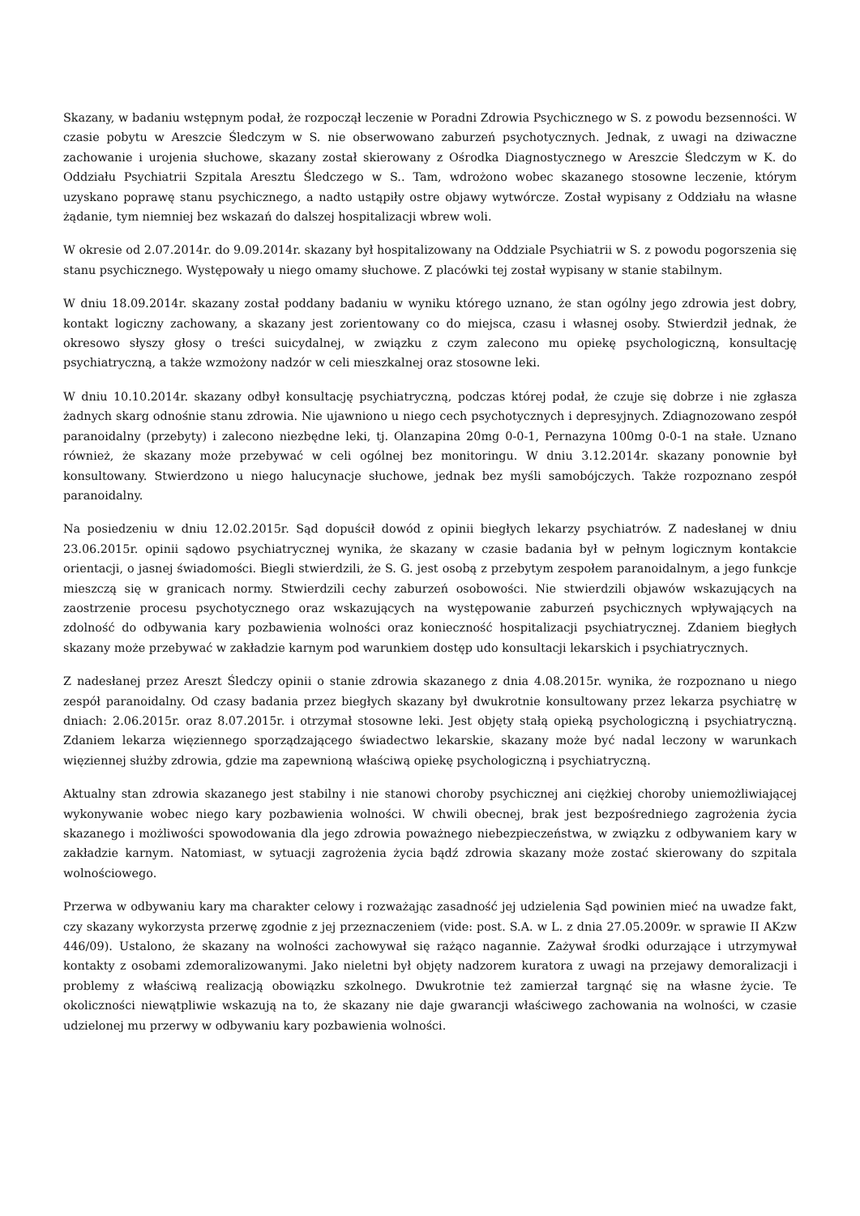Skazany, w badaniu wstępnym podał, że rozpoczął leczenie w Poradni Zdrowia Psychicznego w S. z powodu bezsenności. W czasie pobytu w Areszcie Śledczym w S. nie obserwowano zaburzeń psychotycznych. Jednak, z uwagi na dziwaczne zachowanie i urojenia słuchowe, skazany został skierowany z Ośrodka Diagnostycznego w Areszcie Śledczym w K. do Oddziału Psychiatrii Szpitala Aresztu Śledczego w S.. Tam, wdrożono wobec skazanego stosowne leczenie, którym uzyskano poprawę stanu psychicznego, a nadto ustąpiły ostre objawy wytwórcze. Został wypisany z Oddziału na własne żądanie, tym niemniej bez wskazań do dalszej hospitalizacji wbrew woli.
W okresie od 2.07.2014r. do 9.09.2014r. skazany był hospitalizowany na Oddziale Psychiatrii w S. z powodu pogorszenia się stanu psychicznego. Występowały u niego omamy słuchowe. Z placówki tej został wypisany w stanie stabilnym.
W dniu 18.09.2014r. skazany został poddany badaniu w wyniku którego uznano, że stan ogólny jego zdrowia jest dobry, kontakt logiczny zachowany, a skazany jest zorientowany co do miejsca, czasu i własnej osoby. Stwierdził jednak, że okresowo słyszy głosy o treści suicydalnej, w związku z czym zalecono mu opiekę psychologiczną, konsultację psychiatryczną, a także wzmożony nadzór w celi mieszkalnej oraz stosowne leki.
W dniu 10.10.2014r. skazany odbył konsultację psychiatryczną, podczas której podał, że czuje się dobrze i nie zgłasza żadnych skarg odnośnie stanu zdrowia. Nie ujawniono u niego cech psychotycznych i depresyjnych. Zdiagnozowano zespół paranoidalny (przebyty) i zalecono niezbędne leki, tj. Olanzapina 20mg 0-0-1, Pernazyna 100mg 0-0-1 na stałe. Uznano również, że skazany może przebywać w celi ogólnej bez monitoringu. W dniu 3.12.2014r. skazany ponownie był konsultowany. Stwierdzono u niego halucynacje słuchowe, jednak bez myśli samobójczych. Także rozpoznano zespół paranoidalny.
Na posiedzeniu w dniu 12.02.2015r. Sąd dopuścił dowód z opinii biegłych lekarzy psychiatrów. Z nadesłanej w dniu 23.06.2015r. opinii sądowo psychiatrycznej wynika, że skazany w czasie badania był w pełnym logicznym kontakcie orientacji, o jasnej świadomości. Biegli stwierdzili, że S. G. jest osobą z przebytym zespołem paranoidalnym, a jego funkcje mieszczą się w granicach normy. Stwierdzili cechy zaburzeń osobowości. Nie stwierdzili objawów wskazujących na zaostrzenie procesu psychotycznego oraz wskazujących na występowanie zaburzeń psychicznych wpływających na zdolność do odbywania kary pozbawienia wolności oraz konieczność hospitalizacji psychiatrycznej. Zdaniem biegłych skazany może przebywać w zakładzie karnym pod warunkiem dostęp udo konsultacji lekarskich i psychiatrycznych.
Z nadesłanej przez Areszt Śledczy opinii o stanie zdrowia skazanego z dnia 4.08.2015r. wynika, że rozpoznano u niego zespół paranoidalny. Od czasy badania przez biegłych skazany był dwukrotnie konsultowany przez lekarza psychiatrę w dniach: 2.06.2015r. oraz 8.07.2015r. i otrzymał stosowne leki. Jest objęty stałą opieką psychologiczną i psychiatryczną. Zdaniem lekarza więziennego sporządzającego świadectwo lekarskie, skazany może być nadal leczony w warunkach więziennej służby zdrowia, gdzie ma zapewnioną właściwą opiekę psychologiczną i psychiatryczną.
Aktualny stan zdrowia skazanego jest stabilny i nie stanowi choroby psychicznej ani ciężkiej choroby uniemożliwiającej wykonywanie wobec niego kary pozbawienia wolności. W chwili obecnej, brak jest bezpośredniego zagrożenia życia skazanego i możliwości spowodowania dla jego zdrowia poważnego niebezpieczeństwa, w związku z odbywaniem kary w zakładzie karnym. Natomiast, w sytuacji zagrożenia życia bądź zdrowia skazany może zostać skierowany do szpitala wolnościowego.
Przerwa w odbywaniu kary ma charakter celowy i rozważając zasadność jej udzielenia Sąd powinien mieć na uwadze fakt, czy skazany wykorzysta przerwę zgodnie z jej przeznaczeniem (vide: post. S.A. w L. z dnia 27.05.2009r. w sprawie II AKzw 446/09). Ustalono, że skazany na wolności zachowywał się rażąco nagannie. Zażywał środki odurzające i utrzymywał kontakty z osobami zdemoralizowanymi. Jako nieletni był objęty nadzorem kuratora z uwagi na przejawy demoralizacji i problemy z właściwą realizacją obowiązku szkolnego. Dwukrotnie też zamierzał targnąć się na własne życie. Te okoliczności niewątpliwie wskazują na to, że skazany nie daje gwarancji właściwego zachowania na wolności, w czasie udzielonej mu przerwy w odbywaniu kary pozbawienia wolności.